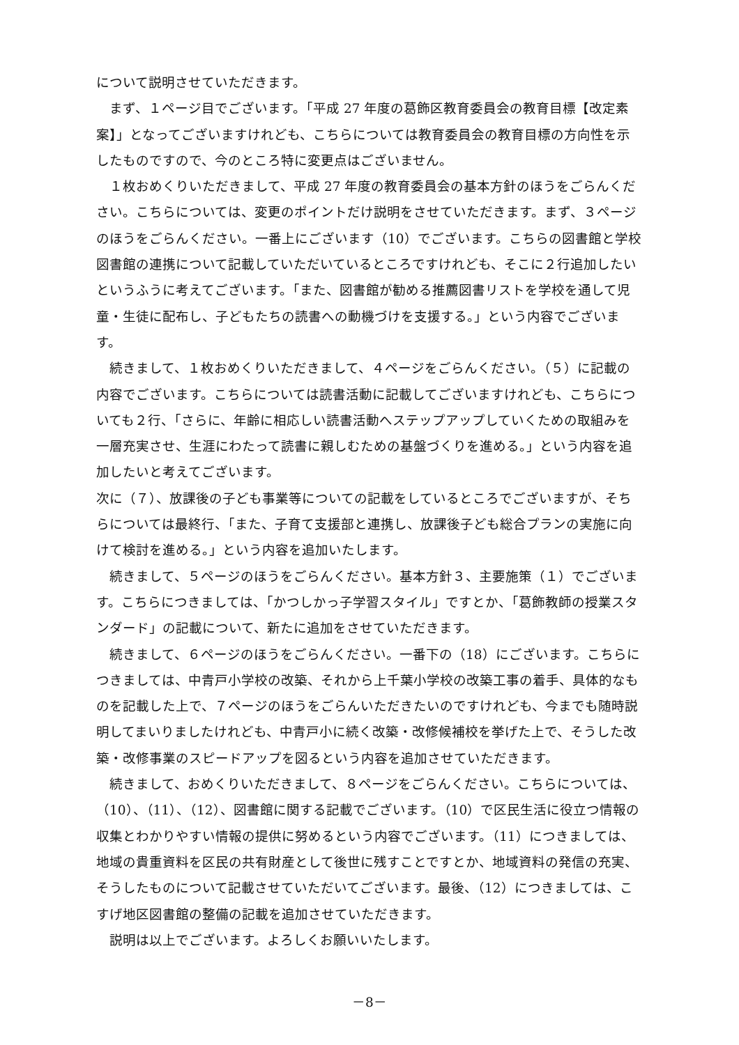について説明させていただきます。
　まず、１ページ目でございます。「平成 27 年度の葛飾区教育委員会の教育目標【改定素案】」となってございますけれども、こちらについては教育委員会の教育目標の方向性を示したものですので、今のところ特に変更点はございません。
　１枚おめくりいただきまして、平成 27 年度の教育委員会の基本方針のほうをごらんください。こちらについては、変更のポイントだけ説明をさせていただきます。まず、３ページのほうをごらんください。一番上にございます（10）でございます。こちらの図書館と学校図書館の連携について記載していただいているところですけれども、そこに２行追加したいというふうに考えてございます。「また、図書館が勧める推薦図書リストを学校を通して児童・生徒に配布し、子どもたちの読書への動機づけを支援する。」という内容でございます。
　続きまして、１枚おめくりいただきまして、４ページをごらんください。（５）に記載の内容でございます。こちらについては読書活動に記載してございますけれども、こちらについても２行、「さらに、年齢に相応しい読書活動へステップアップしていくための取組みを一層充実させ、生涯にわたって読書に親しむための基盤づくりを進める。」という内容を追加したいと考えてございます。
次に（７）、放課後の子ども事業等についての記載をしているところでございますが、そちらについては最終行、「また、子育て支援部と連携し、放課後子ども総合プランの実施に向けて検討を進める。」という内容を追加いたします。
　続きまして、５ページのほうをごらんください。基本方針３、主要施策（１）でございます。こちらにつきましては、「かつしかっ子学習スタイル」ですとか、「葛飾教師の授業スタンダード」の記載について、新たに追加をさせていただきます。
　続きまして、６ページのほうをごらんください。一番下の（18）にございます。こちらにつきましては、中青戸小学校の改築、それから上千葉小学校の改築工事の着手、具体的なものを記載した上で、７ページのほうをごらんいただきたいのですけれども、今までも随時説明してまいりましたけれども、中青戸小に続く改築・改修候補校を挙げた上で、そうした改築・改修事業のスピードアップを図るという内容を追加させていただきます。
　続きまして、おめくりいただきまして、８ページをごらんください。こちらについては、（10）、（11）、（12）、図書館に関する記載でございます。（10）で区民生活に役立つ情報の収集とわかりやすい情報の提供に努めるという内容でございます。（11）につきましては、地域の貴重資料を区民の共有財産として後世に残すことですとか、地域資料の発信の充実、そうしたものについて記載させていただいてございます。最後、（12）につきましては、こすげ地区図書館の整備の記載を追加させていただきます。
　説明は以上でございます。よろしくお願いいたします。
－8－